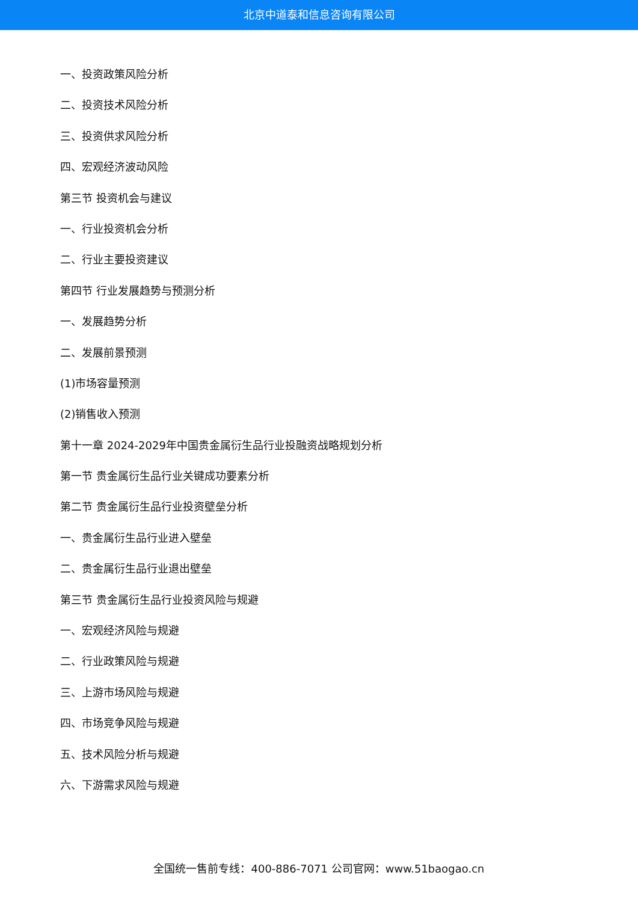北京中道泰和信息咨询有限公司
一、投资政策风险分析
二、投资技术风险分析
三、投资供求风险分析
四、宏观经济波动风险
第三节 投资机会与建议
一、行业投资机会分析
二、行业主要投资建议
第四节 行业发展趋势与预测分析
一、发展趋势分析
二、发展前景预测
(1)市场容量预测
(2)销售收入预测
第十一章 2024-2029年中国贵金属衍生品行业投融资战略规划分析
第一节 贵金属衍生品行业关键成功要素分析
第二节 贵金属衍生品行业投资壁垒分析
一、贵金属衍生品行业进入壁垒
二、贵金属衍生品行业退出壁垒
第三节 贵金属衍生品行业投资风险与规避
一、宏观经济风险与规避
二、行业政策风险与规避
三、上游市场风险与规避
四、市场竞争风险与规避
五、技术风险分析与规避
六、下游需求风险与规避
全国统一售前专线：400-886-7071 公司官网：www.51baogao.cn